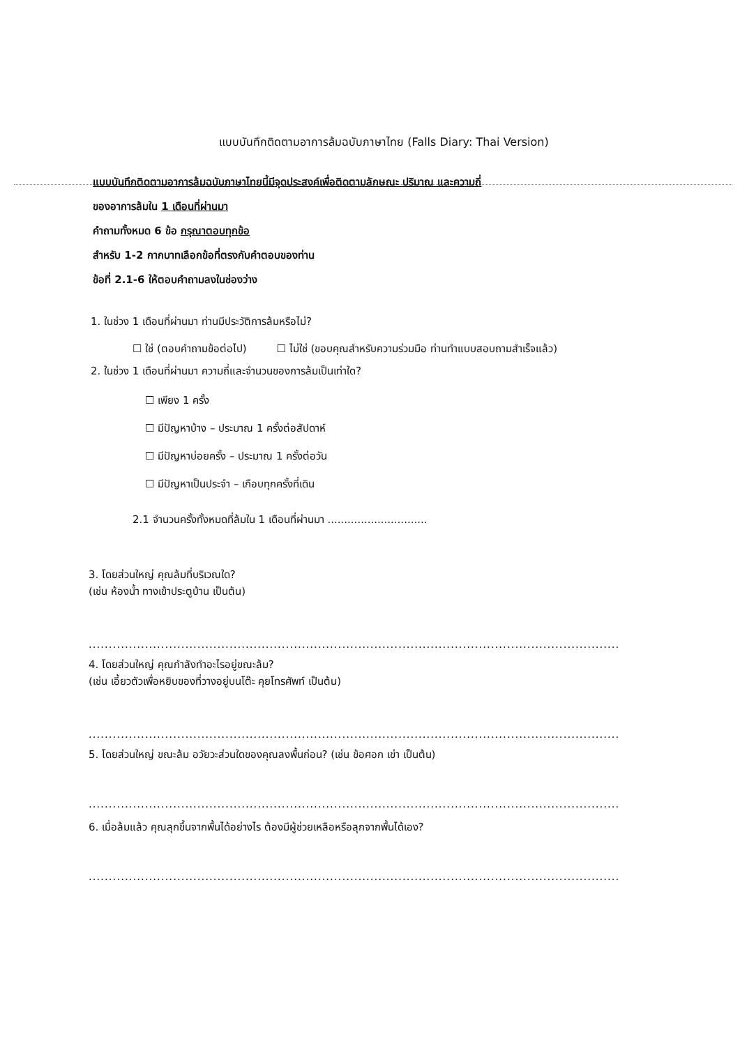แบบบันทึกติดตามอาการล้มฉบับภาษาไทย (Falls Diary: Thai Version)
แบบบันทึกติดตามอาการล้มฉบับภาษาไทยนี้มีจุดประสงค์เพื่อติดตามลักษณะ ปริมาณ และความถี่
ของอาการล้มใน 1 เดือนที่ผ่านมา
คำถามทั้งหมด 6 ข้อ กรุณาตอบทุกข้อ
สำหรับ 1-2 กากบาทเลือกข้อที่ตรงกับคำตอบของท่าน
ข้อที่ 2.1-6 ให้ตอบคำถามลงในช่องว่าง
1. ในช่วง 1 เดือนที่ผ่านมา ท่านมีประวัติการล้มหรือไม่?
☐ ใช่ (ตอบคำถามข้อต่อไป) ☐ ไม่ใช่ (ขอบคุณสำหรับความร่วมมือ ท่านทำแบบสอบถามสำเร็จแล้ว)
2. ในช่วง 1 เดือนที่ผ่านมา ความถี่และจำนวนของการล้มเป็นเท่าใด?
☐ เพียง 1 ครั้ง
☐ มีปัญหาบ้าง – ประมาณ 1 ครั้งต่อสัปดาห์
☐ มีปัญหาบ่อยครั้ง – ประมาณ 1 ครั้งต่อวัน
☐ มีปัญหาเป็นประจำ – เกือบทุกครั้งที่เดิน
2.1 จำนวนครั้งทั้งหมดที่ล้มใน 1 เดือนที่ผ่านมา ..............................
3. โดยส่วนใหญ่ คุณล้มที่บริเวณใด?
(เช่น ห้องน้ำ ทางเข้าประตูบ้าน เป็นต้น)
....................................................................................................................................................
4. โดยส่วนใหญ่ คุณกำลังทำอะไรอยู่ขณะล้ม?
(เช่น เอี้ยวตัวเพื่อหยิบของที่วางอยู่บนโต๊ะ คุยโทรศัพท์ เป็นต้น)
....................................................................................................................................................
5. โดยส่วนใหญ่ ขณะล้ม อวัยวะส่วนใดของคุณลงพื้นก่อน? (เช่น ข้อศอก เข่า เป็นต้น)
....................................................................................................................................................
6. เมื่อล้มแล้ว คุณลุกขึ้นจากพื้นได้อย่างไร ต้องมีผู้ช่วยเหลือหรือลุกจากพื้นได้เอง?
....................................................................................................................................................